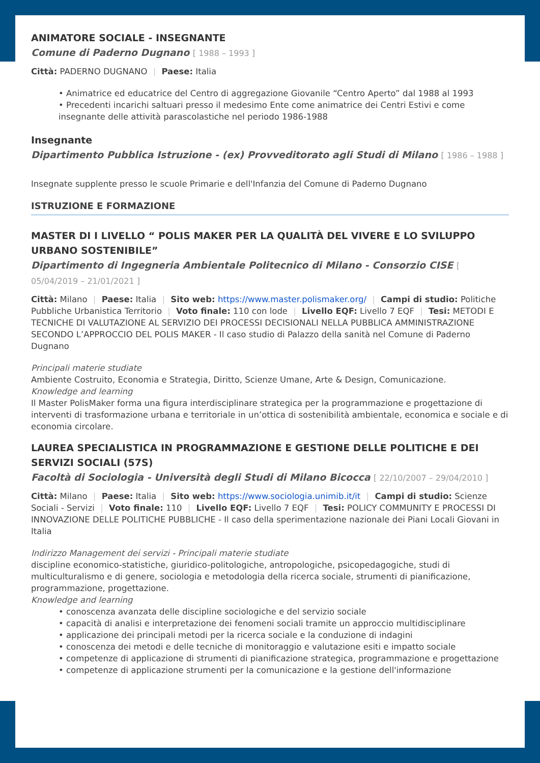ANIMATORE SOCIALE - INSEGNANTE
Comune di Paderno Dugnano [ 1988 – 1993 ]
Città: PADERNO DUGNANO | Paese: Italia
• Animatrice ed educatrice del Centro di aggregazione Giovanile “Centro Aperto” dal 1988 al 1993
• Precedenti incarichi saltuari presso il medesimo Ente come animatrice dei Centri Estivi e come insegnante delle attività parascolastiche nel periodo 1986-1988
Insegnante
Dipartimento Pubblica Istruzione - (ex) Provveditorato agli Studi di Milano [ 1986 – 1988 ]
Insegnate supplente presso le scuole Primarie e dell'Infanzia del Comune di Paderno Dugnano
ISTRUZIONE E FORMAZIONE
MASTER DI I LIVELLO “ POLIS MAKER PER LA QUALITÀ DEL VIVERE E LO SVILUPPO URBANO SOSTENIBILE”
Dipartimento di Ingegneria Ambientale Politecnico di Milano - Consorzio CISE [ 05/04/2019 – 21/01/2021 ]
Città: Milano | Paese: Italia | Sito web: https://www.master.polismaker.org/ | Campi di studio: Politiche Pubbliche Urbanistica Territorio | Voto finale: 110 con lode | Livello EQF: Livello 7 EQF | Tesi: METODI E TECNICHE DI VALUTAZIONE AL SERVIZIO DEI PROCESSI DECISIONALI NELLA PUBBLICA AMMINISTRAZIONE SECONDO L’APPROCCIO DEL POLIS MAKER - Il caso studio di Palazzo della sanità nel Comune di Paderno Dugnano
Principali materie studiate
Ambiente Costruito, Economia e Strategia, Diritto, Scienze Umane, Arte & Design, Comunicazione.
Knowledge and learning
Il Master PolisMaker forma una figura interdisciplinare strategica per la programmazione e progettazione di interventi di trasformazione urbana e territoriale in un’ottica di sostenibilità ambientale, economica e sociale e di economia circolare.
LAUREA SPECIALISTICA IN PROGRAMMAZIONE E GESTIONE DELLE POLITICHE E DEI SERVIZI SOCIALI (57S)
Facoltà di Sociologia - Università degli Studi di Milano Bicocca [ 22/10/2007 – 29/04/2010 ]
Città: Milano | Paese: Italia | Sito web: https://www.sociologia.unimib.it/it | Campi di studio: Scienze Sociali - Servizi | Voto finale: 110 | Livello EQF: Livello 7 EQF | Tesi: POLICY COMMUNITY E PROCESSI DI INNOVAZIONE DELLE POLITICHE PUBBLICHE - Il caso della sperimentazione nazionale dei Piani Locali Giovani in Italia
Indirizzo Management dei servizi - Principali materie studiate
discipline economico-statistiche, giuridico-politologiche, antropologiche, psicopedagogiche, studi di multiculturalismo e di genere, sociologia e metodologia della ricerca sociale, strumenti di pianificazione, programmazione, progettazione.
Knowledge and learning
• conoscenza avanzata delle discipline sociologiche e del servizio sociale
• capacità di analisi e interpretazione dei fenomeni sociali tramite un approccio multidisciplinare
• applicazione dei principali metodi per la ricerca sociale e la conduzione di indagini
• conoscenza dei metodi e delle tecniche di monitoraggio e valutazione esiti e impatto sociale
• competenze di applicazione di strumenti di pianificazione strategica, programmazione e progettazione
• competenze di applicazione strumenti per la comunicazione e la gestione dell'informazione